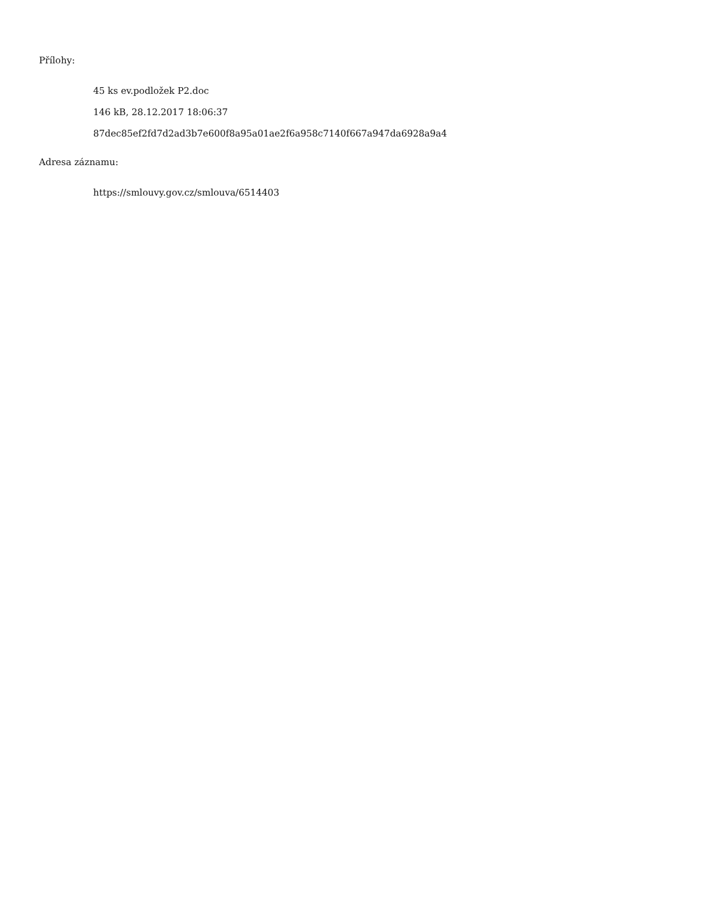Přílohy:
45 ks ev.podložek P2.doc
146 kB, 28.12.2017 18:06:37
87dec85ef2fd7d2ad3b7e600f8a95a01ae2f6a958c7140f667a947da6928a9a4
Adresa záznamu:
https://smlouvy.gov.cz/smlouva/6514403